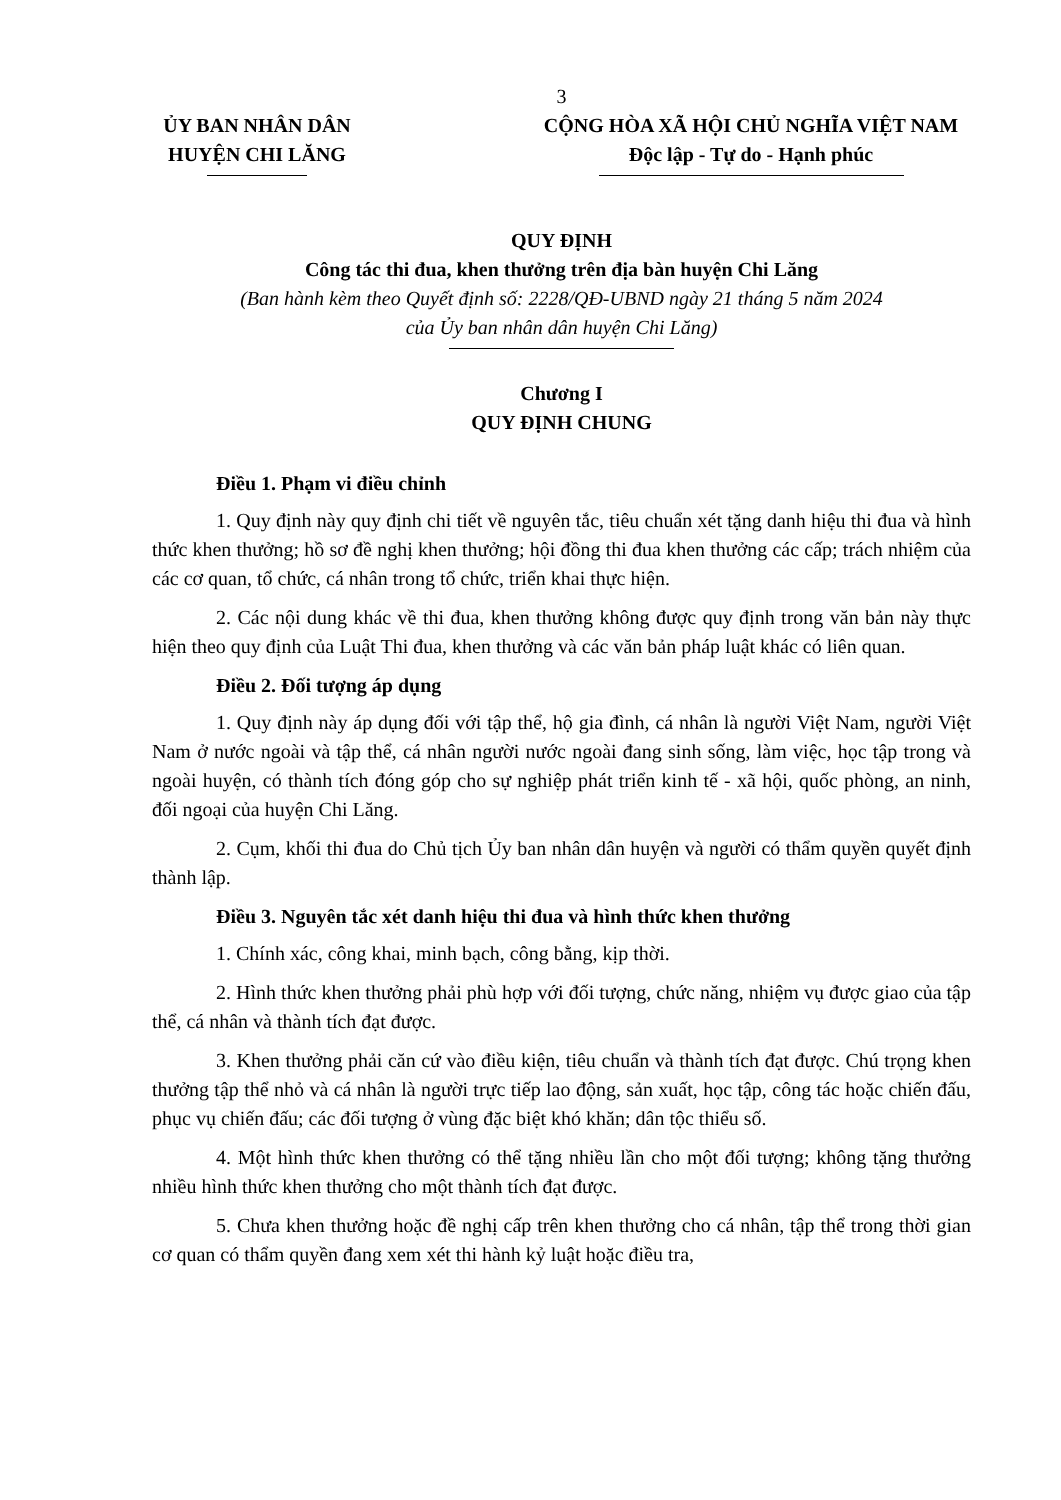3
ỦY BAN NHÂN DÂN
HUYỆN CHI LĂNG
CỘNG HÒA XÃ HỘI CHỦ NGHĨA VIỆT NAM
Độc lập - Tự do - Hạnh phúc
QUY ĐỊNH
Công tác thi đua, khen thưởng trên địa bàn huyện Chi Lăng
(Ban hành kèm theo Quyết định số: 2228/QĐ-UBND ngày 21 tháng 5 năm 2024
của Ủy ban nhân dân huyện Chi Lăng)
Chương I
QUY ĐỊNH CHUNG
Điều 1. Phạm vi điều chỉnh
1. Quy định này quy định chi tiết về nguyên tắc, tiêu chuẩn xét tặng danh hiệu thi đua và hình thức khen thưởng; hồ sơ đề nghị khen thưởng; hội đồng thi đua khen thưởng các cấp; trách nhiệm của các cơ quan, tổ chức, cá nhân trong tổ chức, triển khai thực hiện.
2. Các nội dung khác về thi đua, khen thưởng không được quy định trong văn bản này thực hiện theo quy định của Luật Thi đua, khen thưởng và các văn bản pháp luật khác có liên quan.
Điều 2. Đối tượng áp dụng
1. Quy định này áp dụng đối với tập thể, hộ gia đình, cá nhân là người Việt Nam, người Việt Nam ở nước ngoài và tập thể, cá nhân người nước ngoài đang sinh sống, làm việc, học tập trong và ngoài huyện, có thành tích đóng góp cho sự nghiệp phát triển kinh tế - xã hội, quốc phòng, an ninh, đối ngoại của huyện Chi Lăng.
2. Cụm, khối thi đua do Chủ tịch Ủy ban nhân dân huyện và người có thẩm quyền quyết định thành lập.
Điều 3. Nguyên tắc xét danh hiệu thi đua và hình thức khen thưởng
1. Chính xác, công khai, minh bạch, công bằng, kịp thời.
2. Hình thức khen thưởng phải phù hợp với đối tượng, chức năng, nhiệm vụ được giao của tập thể, cá nhân và thành tích đạt được.
3. Khen thưởng phải căn cứ vào điều kiện, tiêu chuẩn và thành tích đạt được. Chú trọng khen thưởng tập thể nhỏ và cá nhân là người trực tiếp lao động, sản xuất, học tập, công tác hoặc chiến đấu, phục vụ chiến đấu; các đối tượng ở vùng đặc biệt khó khăn; dân tộc thiểu số.
4. Một hình thức khen thưởng có thể tặng nhiều lần cho một đối tượng; không tặng thưởng nhiều hình thức khen thưởng cho một thành tích đạt được.
5. Chưa khen thưởng hoặc đề nghị cấp trên khen thưởng cho cá nhân, tập thể trong thời gian cơ quan có thẩm quyền đang xem xét thi hành kỷ luật hoặc điều tra,